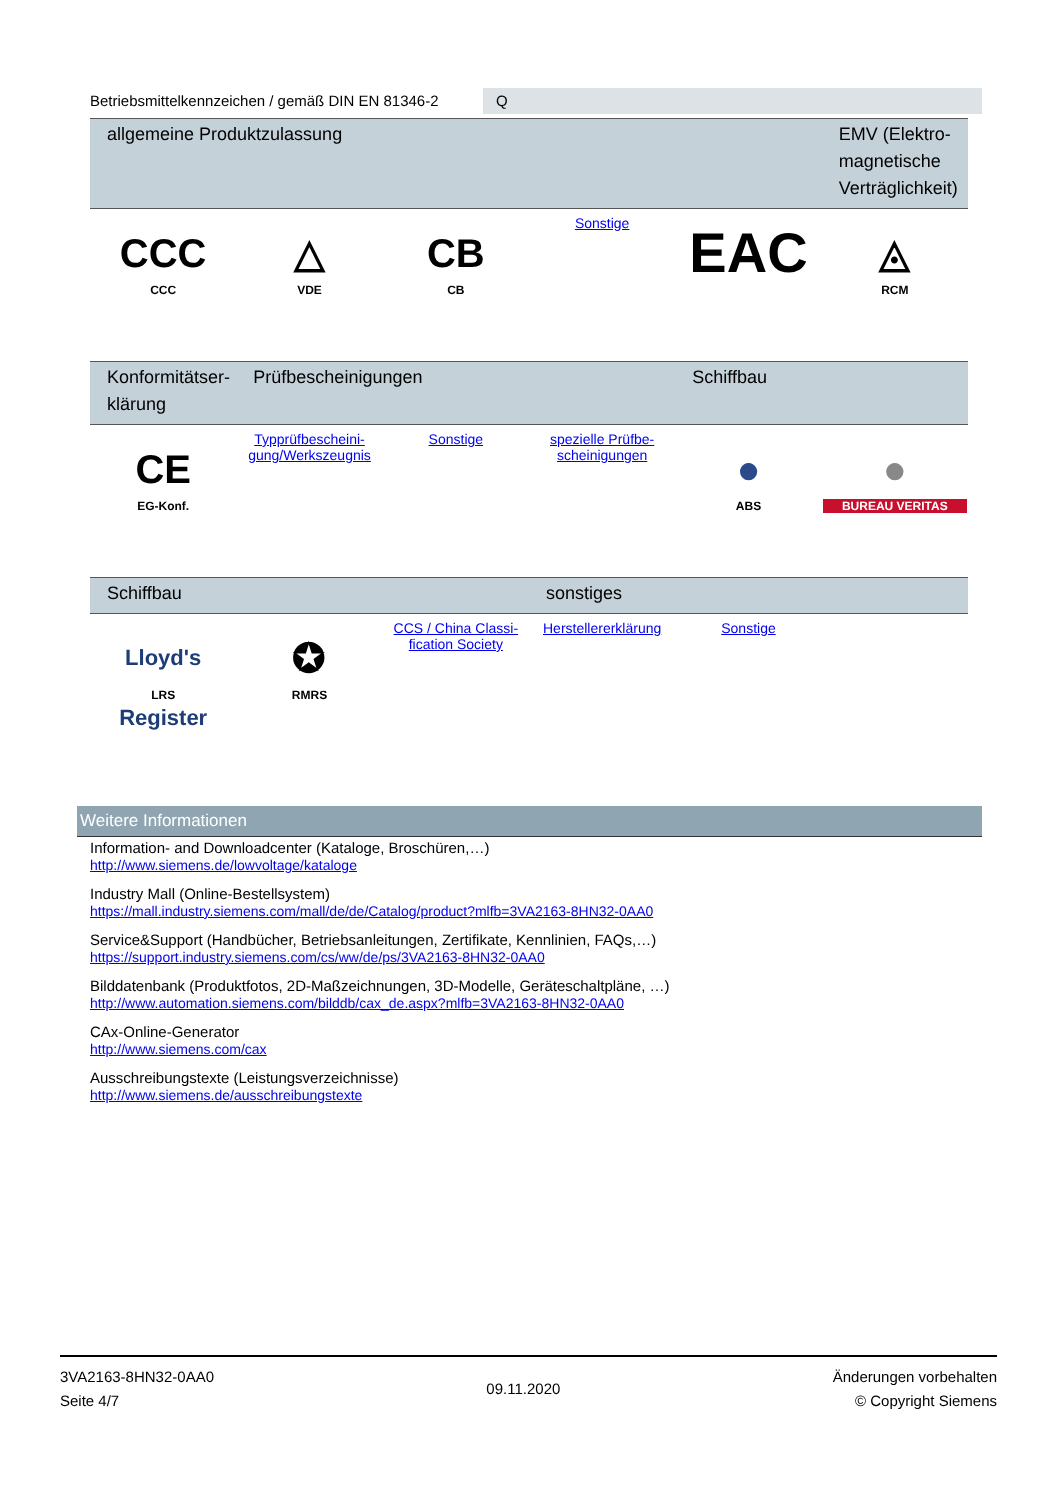Betriebsmittelkennzeichen / gemäß DIN EN 81346-2
Q
| allgemeine Produktzulassung | | | | | EMV (Elektro-magnetische Verträglichkeit) |
| --- | --- | --- | --- | --- | --- |
| CCC CCC | △ VDE | CB CB | Sonstige | EAC | ◬ RCM |
| Konformitätser-klärung | Prüfbescheinigungen | | | Schiffbau | |
| --- | --- | --- | --- | --- | --- |
| CE EG-Konf. | Typprüfbescheini-gung/Werkszeugnis | Sonstige | spezielle Prüfbe-scheinigungen | ● ABS | ● BUREAU VERITAS |
| Schiffbau | | | sonstiges | | |
| --- | --- | --- | --- | --- | --- |
| Lloyd's Register LRS | ✪ RMRS | CCS / China Classi-fication Society | Herstellererklärung | Sonstige | |
Weitere Informationen
Information- and Downloadcenter (Kataloge, Broschüren,…)
http://www.siemens.de/lowvoltage/kataloge
Industry Mall (Online-Bestellsystem)
https://mall.industry.siemens.com/mall/de/de/Catalog/product?mlfb=3VA2163-8HN32-0AA0
Service&Support (Handbücher, Betriebsanleitungen, Zertifikate, Kennlinien, FAQs,…)
https://support.industry.siemens.com/cs/ww/de/ps/3VA2163-8HN32-0AA0
Bilddatenbank (Produktfotos, 2D-Maßzeichnungen, 3D-Modelle, Geräteschaltpläne, …)
http://www.automation.siemens.com/bilddb/cax_de.aspx?mlfb=3VA2163-8HN32-0AA0
CAx-Online-Generator
http://www.siemens.com/cax
Ausschreibungstexte (Leistungsverzeichnisse)
http://www.siemens.de/ausschreibungstexte
3VA2163-8HN32-0AA0
Seite 4/7
09.11.2020
Änderungen vorbehalten
© Copyright Siemens